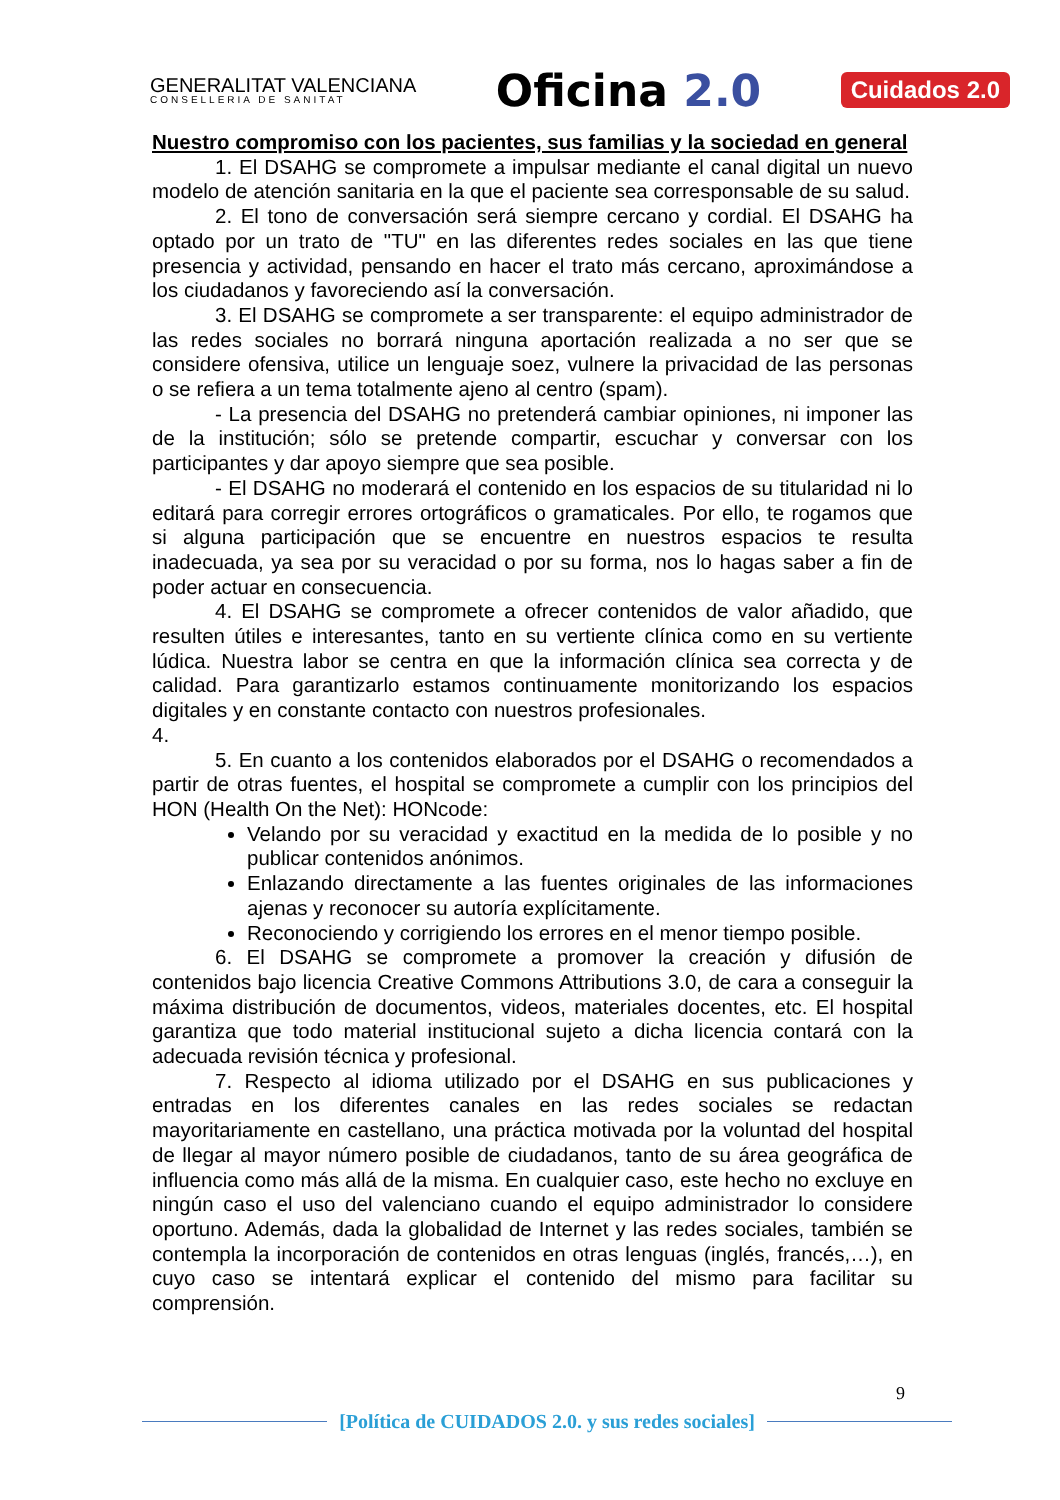GENERALITAT VALENCIANA
CONSELLERIA DE SANITAT
Oficina 2.0
Cuidados 2.0
Nuestro compromiso con los pacientes, sus familias y la sociedad en general
1. El DSAHG se compromete a impulsar mediante el canal digital un nuevo modelo de atención sanitaria en la que el paciente sea corresponsable de su salud.
2. El tono de conversación será siempre cercano y cordial. El DSAHG ha optado por un trato de "TU" en las diferentes redes sociales en las que tiene presencia y actividad, pensando en hacer el trato más cercano, aproximándose a los ciudadanos y favoreciendo así la conversación.
3. El DSAHG se compromete a ser transparente: el equipo administrador de las redes sociales no borrará ninguna aportación realizada a no ser que se considere ofensiva, utilice un lenguaje soez, vulnere la privacidad de las personas o se refiera a un tema totalmente ajeno al centro (spam).
- La presencia del DSAHG no pretenderá cambiar opiniones, ni imponer las de la institución; sólo se pretende compartir, escuchar y conversar con los participantes y dar apoyo siempre que sea posible.
- El DSAHG no moderará el contenido en los espacios de su titularidad ni lo editará para corregir errores ortográficos o gramaticales. Por ello, te rogamos que si alguna participación que se encuentre en nuestros espacios te resulta inadecuada, ya sea por su veracidad o por su forma, nos lo hagas saber a fin de poder actuar en consecuencia.
4. El DSAHG se compromete a ofrecer contenidos de valor añadido, que resulten útiles e interesantes, tanto en su vertiente clínica como en su vertiente lúdica. Nuestra labor se centra en que la información clínica sea correcta y de calidad. Para garantizarlo estamos continuamente monitorizando los espacios digitales y en constante contacto con nuestros profesionales.
4.
5. En cuanto a los contenidos elaborados por el DSAHG o recomendados a partir de otras fuentes, el hospital se compromete a cumplir con los principios del HON (Health On the Net): HONcode:
Velando por su veracidad y exactitud en la medida de lo posible y no publicar contenidos anónimos.
Enlazando directamente a las fuentes originales de las informaciones ajenas y reconocer su autoría explícitamente.
Reconociendo y corrigiendo los errores en el menor tiempo posible.
6. El DSAHG se compromete a promover la creación y difusión de contenidos bajo licencia Creative Commons Attributions 3.0, de cara a conseguir la máxima distribución de documentos, videos, materiales docentes, etc. El hospital garantiza que todo material institucional sujeto a dicha licencia contará con la adecuada revisión técnica y profesional.
7. Respecto al idioma utilizado por el DSAHG en sus publicaciones y entradas en los diferentes canales en las redes sociales se redactan mayoritariamente en castellano, una práctica motivada por la voluntad del hospital de llegar al mayor número posible de ciudadanos, tanto de su área geográfica de influencia como más allá de la misma. En cualquier caso, este hecho no excluye en ningún caso el uso del valenciano cuando el equipo administrador lo considere oportuno. Además, dada la globalidad de Internet y las redes sociales, también se contempla la incorporación de contenidos en otras lenguas (inglés, francés,…), en cuyo caso se intentará explicar el contenido del mismo para facilitar su comprensión.
9
[Política de CUIDADOS 2.0. y sus redes sociales]